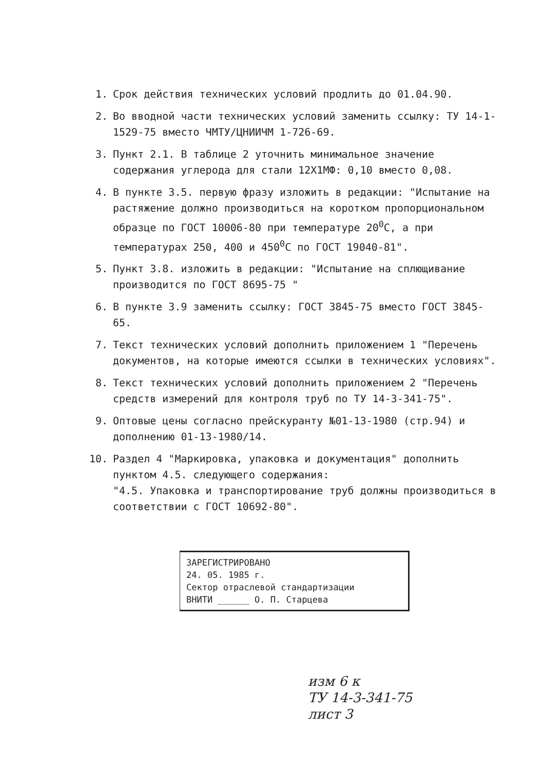1. Срок действия технических условий продлить до 01.04.90.
2. Во вводной части технических условий заменить ссылку: ТУ 14-1-1529-75 вместо ЧМТУ/ЦНИИЧМ 1-726-69.
3. Пункт 2.1. В таблице 2 уточнить минимальное значение содержания углерода для стали 12Х1МФ: 0,10 вместо 0,08.
4. В пункте 3.5. первую фразу изложить в редакции: "Испытание на растяжение должно производиться на коротком пропорциональном образце по ГОСТ 10006-80 при температуре 20<sup>0</sup>С, а при температурах 250, 400 и 450<sup>0</sup>С по ГОСТ 19040-81".
5. Пункт 3.8. изложить в редакции: "Испытание на сплющивание производится по ГОСТ 8695-75 "
6. В пункте 3.9 заменить ссылку: ГОСТ 3845-75 вместо ГОСТ 3845-65.
7. Текст технических условий дополнить приложением 1 "Перечень документов, на которые имеются ссылки в технических условиях".
8. Текст технических условий дополнить приложением 2 "Перечень средств измерений для контроля труб по ТУ 14-3-341-75".
9. Оптовые цены согласно прейскуранту №01-13-1980 (стр.94) и дополнению 01-13-1980/14.
10. Раздел 4 "Маркировка, упаковка и документация" дополнить пунктом 4.5. следующего содержания:
"4.5. Упаковка и транспортирование труб должны производиться в соответствии с ГОСТ 10692-80".
ЗАРЕГИСТРИРОВАНО
24. 05. 1985 г.
Сектор отраслевой стандартизации
ВНИТИ ______ О. П. Старцева
изм 6 к
ТУ 14-3-341-75
лист 3